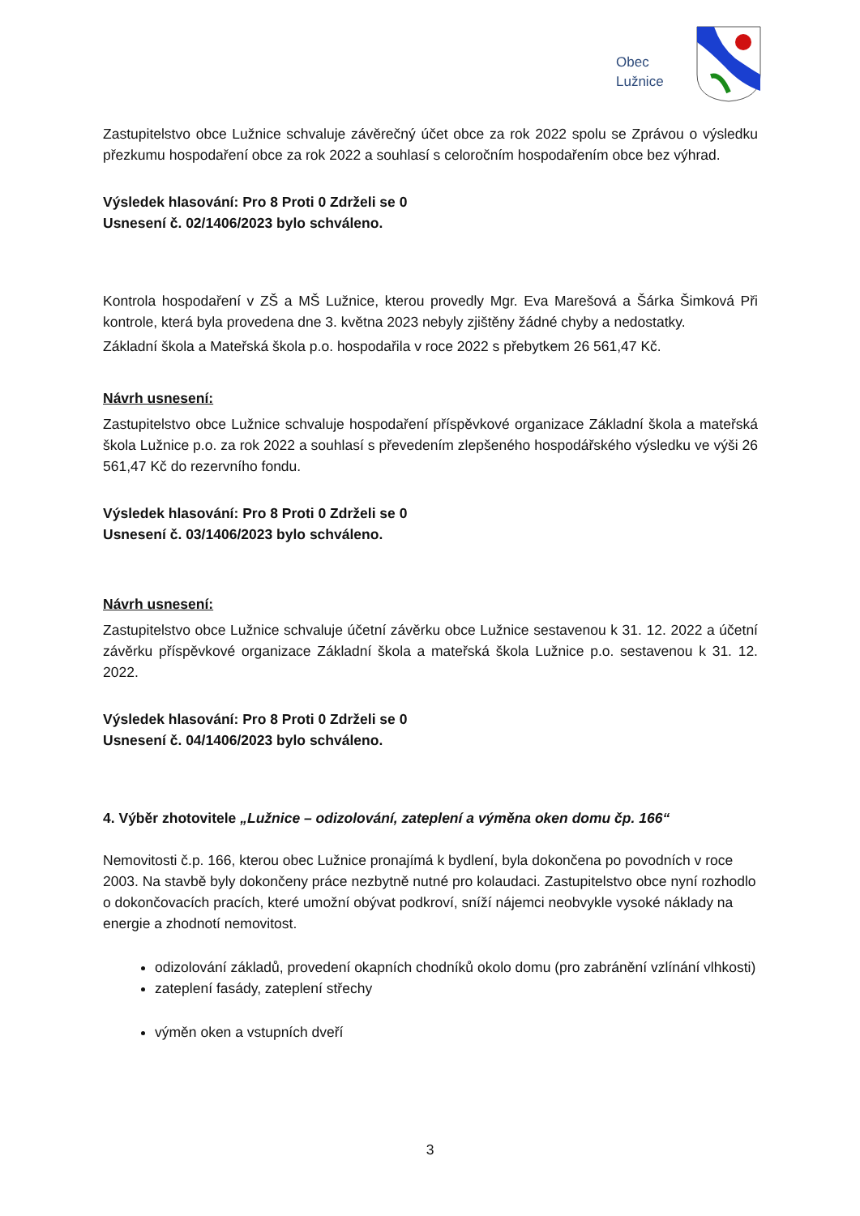Obec
Lužnice
Zastupitelstvo obce Lužnice schvaluje závěrečný účet obce za rok 2022 spolu se Zprávou o výsledku přezkumu hospodaření obce za rok 2022 a souhlasí s celoročním hospodařením obce bez výhrad.
Výsledek hlasování: Pro 8 Proti 0 Zdrželi se 0
Usnesení č. 02/1406/2023 bylo schváleno.
Kontrola hospodaření v ZŠ a MŠ Lužnice, kterou provedly Mgr. Eva Marešová a Šárka Šimková Při kontrole, která byla provedena dne 3. května 2023 nebyly zjištěny žádné chyby a nedostatky.
Základní škola a Mateřská škola p.o. hospodařila v roce 2022 s přebytkem 26 561,47 Kč.
Návrh usnesení:
Zastupitelstvo obce Lužnice schvaluje hospodaření příspěvkové organizace Základní škola a mateřská škola Lužnice p.o. za rok 2022 a souhlasí s převedením zlepšeného hospodářského výsledku ve výši 26 561,47 Kč do rezervního fondu.
Výsledek hlasování: Pro 8 Proti 0 Zdrželi se 0
Usnesení č. 03/1406/2023 bylo schváleno.
Návrh usnesení:
Zastupitelstvo obce Lužnice schvaluje účetní závěrku obce Lužnice sestavenou k 31. 12. 2022 a účetní závěrku příspěvkové organizace Základní škola a mateřská škola Lužnice p.o. sestavenou k 31. 12. 2022.
Výsledek hlasování: Pro 8 Proti 0 Zdrželi se 0
Usnesení č. 04/1406/2023 bylo schváleno.
4. Výběr zhotovitele „Lužnice – odizolování, zateplení a výměna oken domu čp. 166“
Nemovitosti č.p. 166, kterou obec Lužnice pronajímá k bydlení, byla dokončena po povodních v roce 2003. Na stavbě byly dokončeny práce nezbytně nutné pro kolaudaci. Zastupitelstvo obce nyní rozhodlo o dokončovacích pracích, které umožní obývat podkroví, sníží nájemci neobvykle vysoké náklady na energie a zhodnotí nemovitost.
odizolování základů, provedení okapních chodníků okolo domu (pro zabránění vzlínání vlhkosti)
zateplení fasády, zateplení střechy
výměn oken a vstupních dveří
3